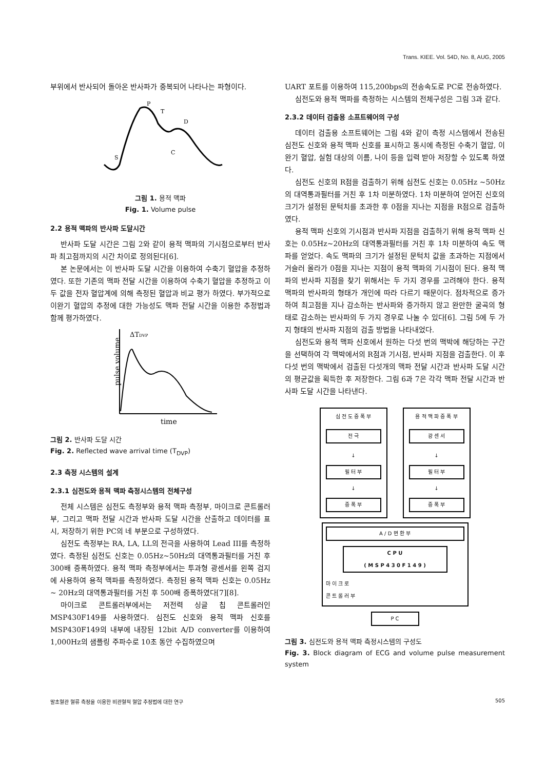Trans. KIEE. Vol. 54D, No. 8, AUG, 2005
부위에서 반사되어 돌아온 반사파가 중복되어 나타나는 파형이다.
P
T
D
C
S
그림 1. 용적 맥파
Fig. 1. Volume pulse
2.2 용적 맥파의 반사파 도달시간
반사파 도달 시간은 그림 2와 같이 용적 맥파의 기시점으로부터 반사파 최고점까지의 시간 차이로 정의된다[6].
본 논문에서는 이 반사파 도달 시간을 이용하여 수축기 혈압을 추정하였다. 또한 기존의 맥파 전달 시간을 이용하여 수축기 혈압을 추정하고 이 두 값을 전자 혈압계에 의해 측정된 혈압과 비교 평가 하였다. 부가적으로 이완기 혈압의 추정에 대한 가능성도 맥파 전달 시간을 이용한 추정법과 함께 평가하였다.
ΔTDVP
pulse volume
time
그림 2. 반사파 도달 시간
Fig. 2. Reflected wave arrival time (T<sub>DVP</sub>)
2.3 측정 시스템의 설계
2.3.1 심전도와 용적 맥파 측정시스템의 전체구성
전체 시스템은 심전도 측정부와 용적 맥파 측정부, 마이크로 콘트롤러부, 그리고 맥파 전달 시간과 반사파 도달 시간을 산출하고 데이터를 표시, 저장하기 위한 PC의 네 부분으로 구성하였다.
심전도 측정부는 RA, LA, LL의 전극을 사용하여 Lead III를 측정하였다. 측정된 심전도 신호는 0.05Hz~50Hz의 대역통과필터를 거친 후 300배 증폭하였다. 용적 맥파 측정부에서는 투과형 광센서를 왼쪽 검지에 사용하여 용적 맥파를 측정하였다. 측정된 용적 맥파 신호는 0.05Hz ~ 20Hz의 대역통과필터를 거친 후 500배 증폭하였다[7][8].
마이크로 콘트롤러부에서는 저전력 싱글 칩 콘트롤러인 MSP430F149를 사용하였다. 심전도 신호와 용적 맥파 신호를 MSP430F149의 내부에 내장된 12bit A/D converter를 이용하여 1,000Hz의 샘플링 주파수로 10초 동안 수집하였으며
UART 포트를 이용하여 115,200bps의 전송속도로 PC로 전송하였다.
심전도와 용적 맥파를 측정하는 시스템의 전체구성은 그림 3과 같다.
2.3.2 데이터 검출용 소프트웨어의 구성
데이터 검출용 소프트웨어는 그림 4와 같이 측정 시스템에서 전송된 심전도 신호와 용적 맥파 신호를 표시하고 동시에 측정된 수축기 혈압, 이완기 혈압, 실험 대상의 이름, 나이 등을 입력 받아 저장할 수 있도록 하였다.
심전도 신호의 R점을 검출하기 위해 심전도 신호는 0.05Hz ~50Hz의 대역통과필터를 거친 후 1차 미분하였다. 1차 미분하여 얻어진 신호의 크기가 설정된 문턱치를 초과한 후 0점을 지나는 지점을 R점으로 검출하였다.
용적 맥파 신호의 기시점과 반사파 지점을 검출하기 위해 용적 맥파 신호는 0.05Hz~20Hz의 대역통과필터를 거친 후 1차 미분하여 속도 맥파를 얻었다. 속도 맥파의 크기가 설정된 문턱치 값을 초과하는 지점에서 거슬러 올라가 0점을 지나는 지점이 용적 맥파의 기시점이 된다. 용적 맥파의 반사파 지점을 찾기 위해서는 두 가지 경우를 고려해야 한다. 용적 맥파의 반사파의 형태가 개인에 따라 다르기 때문이다. 점차적으로 증가하여 최고점을 지나 감소하는 반사파와 증가하지 않고 완만한 굴곡의 형태로 감소하는 반사파의 두 가지 경우로 나눌 수 있다[6]. 그림 5에 두 가지 형태의 반사파 지점의 검출 방법을 나타내었다.
심전도와 용적 맥파 신호에서 원하는 다섯 번의 맥박에 해당하는 구간을 선택하여 각 맥박에서의 R점과 기시점, 반사파 지점을 검출한다. 이 후 다섯 번의 맥박에서 검출된 다섯개의 맥파 전달 시간과 반사파 도달 시간의 평균값을 획득한 후 저장한다. 그림 6과 7은 각각 맥파 전달 시간과 반사파 도달 시간을 나타낸다.
심 전 도 증 폭 부
전 극
↓
필 터 부
↓
증 폭 부
용 적 맥 파 증 폭 부
광 센 서
↓
필 터 부
↓
증 폭 부
A / D 변 환 부
C P U
( M S P 4 3 0 F 1 4 9 )
마 이 크 로
콘 트 롤 러 부
P C
그림 3. 심전도와 용적 맥파 측정시스템의 구성도
Fig. 3. Block diagram of ECG and volume pulse measurement system
말초혈관 혈류 측정을 이용한 비관혈적 혈압 추정법에 대한 연구 505